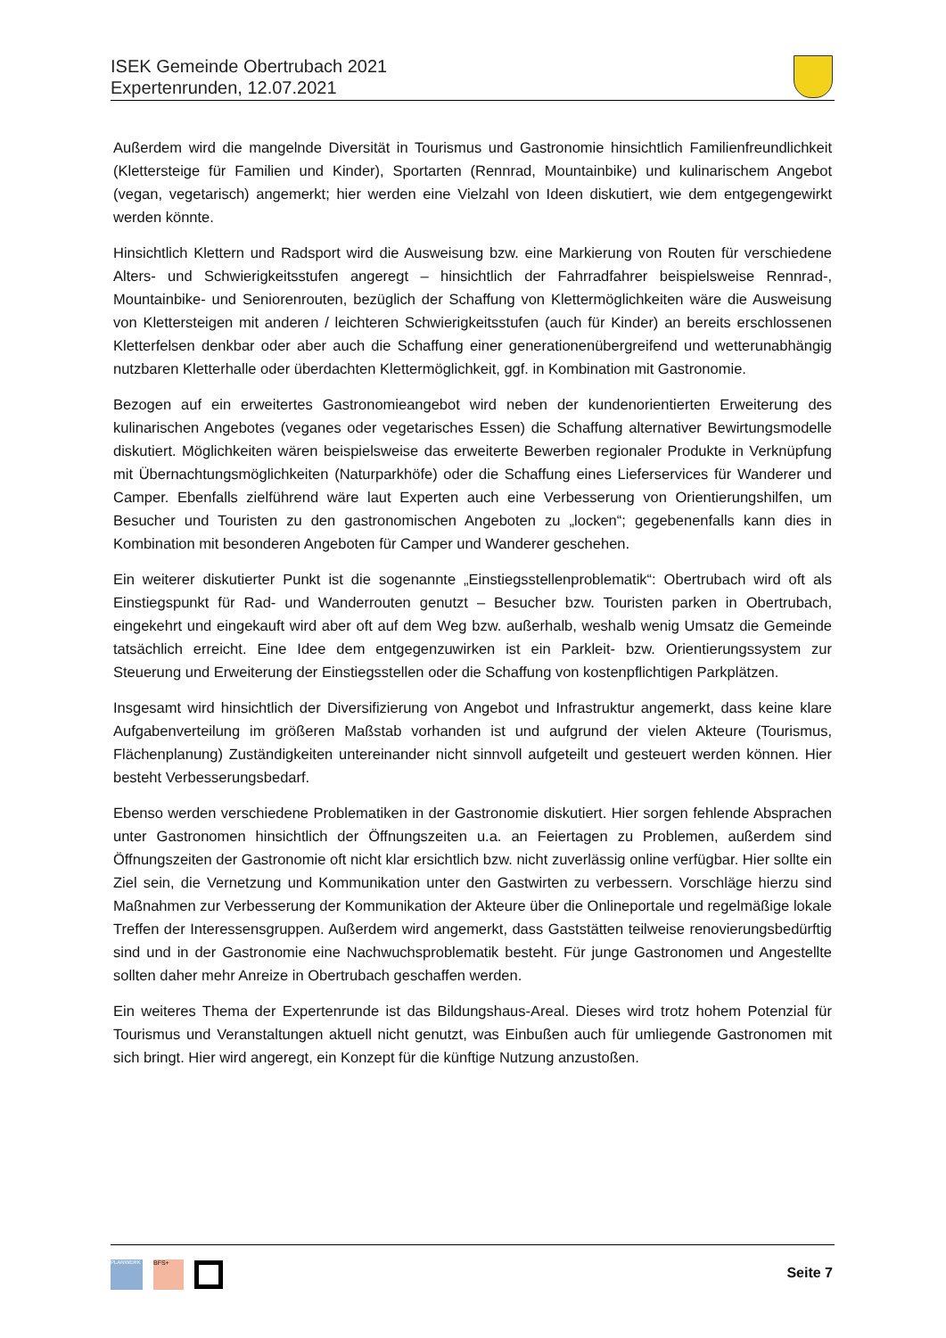ISEK Gemeinde Obertrubach 2021
Expertenrunden, 12.07.2021
Außerdem wird die mangelnde Diversität in Tourismus und Gastronomie hinsichtlich Familienfreundlichkeit (Klettersteige für Familien und Kinder), Sportarten (Rennrad, Mountainbike) und kulinarischem Angebot (vegan, vegetarisch) angemerkt; hier werden eine Vielzahl von Ideen diskutiert, wie dem entgegengewirkt werden könnte.
Hinsichtlich Klettern und Radsport wird die Ausweisung bzw. eine Markierung von Routen für verschiedene Alters- und Schwierigkeitsstufen angeregt – hinsichtlich der Fahrradfahrer beispielsweise Rennrad-, Mountainbike- und Seniorenrouten, bezüglich der Schaffung von Klettermöglichkeiten wäre die Ausweisung von Klettersteigen mit anderen / leichteren Schwierigkeitsstufen (auch für Kinder) an bereits erschlossenen Kletterfelsen denkbar oder aber auch die Schaffung einer generationenübergreifend und wetterunabhängig nutzbaren Kletterhalle oder überdachten Klettermöglichkeit, ggf. in Kombination mit Gastronomie.
Bezogen auf ein erweitertes Gastronomieangebot wird neben der kundenorientierten Erweiterung des kulinarischen Angebotes (veganes oder vegetarisches Essen) die Schaffung alternativer Bewirtungsmodelle diskutiert. Möglichkeiten wären beispielsweise das erweiterte Bewerben regionaler Produkte in Verknüpfung mit Übernachtungsmöglichkeiten (Naturparkhöfe) oder die Schaffung eines Lieferservices für Wanderer und Camper. Ebenfalls zielführend wäre laut Experten auch eine Verbesserung von Orientierungshilfen, um Besucher und Touristen zu den gastronomischen Angeboten zu „locken“; gegebenenfalls kann dies in Kombination mit besonderen Angeboten für Camper und Wanderer geschehen.
Ein weiterer diskutierter Punkt ist die sogenannte „Einstiegsstellenproblematik“: Obertrubach wird oft als Einstiegspunkt für Rad- und Wanderrouten genutzt – Besucher bzw. Touristen parken in Obertrubach, eingekehrt und eingekauft wird aber oft auf dem Weg bzw. außerhalb, weshalb wenig Umsatz die Gemeinde tatsächlich erreicht. Eine Idee dem entgegenzuwirken ist ein Parkleit- bzw. Orientierungssystem zur Steuerung und Erweiterung der Einstiegsstellen oder die Schaffung von kostenpflichtigen Parkplätzen.
Insgesamt wird hinsichtlich der Diversifizierung von Angebot und Infrastruktur angemerkt, dass keine klare Aufgabenverteilung im größeren Maßstab vorhanden ist und aufgrund der vielen Akteure (Tourismus, Flächenplanung) Zuständigkeiten untereinander nicht sinnvoll aufgeteilt und gesteuert werden können. Hier besteht Verbesserungsbedarf.
Ebenso werden verschiedene Problematiken in der Gastronomie diskutiert. Hier sorgen fehlende Absprachen unter Gastronomen hinsichtlich der Öffnungszeiten u.a. an Feiertagen zu Problemen, außerdem sind Öffnungszeiten der Gastronomie oft nicht klar ersichtlich bzw. nicht zuverlässig online verfügbar. Hier sollte ein Ziel sein, die Vernetzung und Kommunikation unter den Gastwirten zu verbessern. Vorschläge hierzu sind Maßnahmen zur Verbesserung der Kommunikation der Akteure über die Onlineportale und regelmäßige lokale Treffen der Interessensgruppen. Außerdem wird angemerkt, dass Gaststätten teilweise renovierungsbedürftig sind und in der Gastronomie eine Nachwuchsproblematik besteht. Für junge Gastronomen und Angestellte sollten daher mehr Anreize in Obertrubach geschaffen werden.
Ein weiteres Thema der Expertenrunde ist das Bildungshaus-Areal. Dieses wird trotz hohem Potenzial für Tourismus und Veranstaltungen aktuell nicht genutzt, was Einbußen auch für umliegende Gastronomen mit sich bringt. Hier wird angeregt, ein Konzept für die künftige Nutzung anzustoßen.
PLANWERK
BFS+
Seite 7